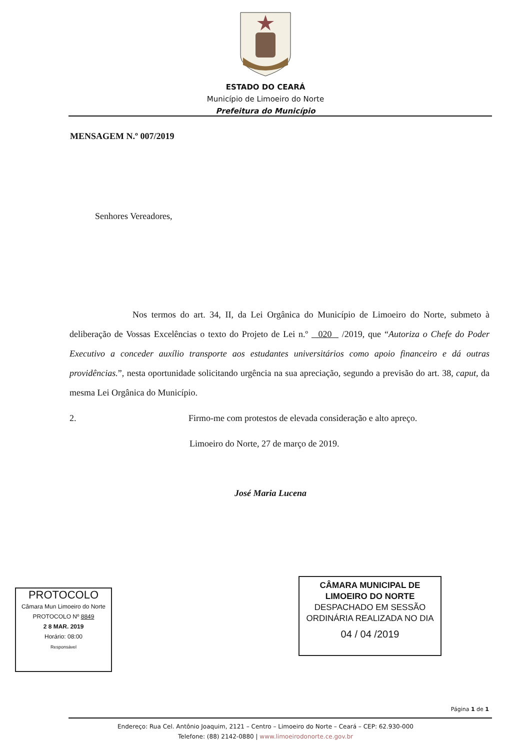ESTADO DO CEARÁ
Município de Limoeiro do Norte
Prefeitura do Município
MENSAGEM N.º 007/2019
Senhores Vereadores,
Nos termos do art. 34, II, da Lei Orgânica do Município de Limoeiro do Norte, submeto à deliberação de Vossas Excelências o texto do Projeto de Lei n.º 020 /2019, que “Autoriza o Chefe do Poder Executivo a conceder auxílio transporte aos estudantes universitários como apoio financeiro e dá outras providências.”, nesta oportunidade solicitando urgência na sua apreciação, segundo a previsão do art. 38, caput, da mesma Lei Orgânica do Município.
2. Firmo-me com protestos de elevada consideração e alto apreço.
Limoeiro do Norte, 27 de março de 2019.
José Maria Lucena
PROTOCOLO
Câmara Mun Limoeiro do Norte
PROTOCOLO Nº 8849
2 8 MAR. 2019
Horário: 08:00
Responsável
CÂMARA MUNICIPAL DE
LIMOEIRO DO NORTE
DESPACHADO EM SESSÃO
ORDINÁRIA REALIZADA NO DIA
04 / 04 /2019
Página 1 de 1
Endereço: Rua Cel. Antônio Joaquim, 2121 – Centro – Limoeiro do Norte – Ceará – CEP: 62.930-000
Telefone: (88) 2142-0880 | www.limoeirodonorte.ce.gov.br